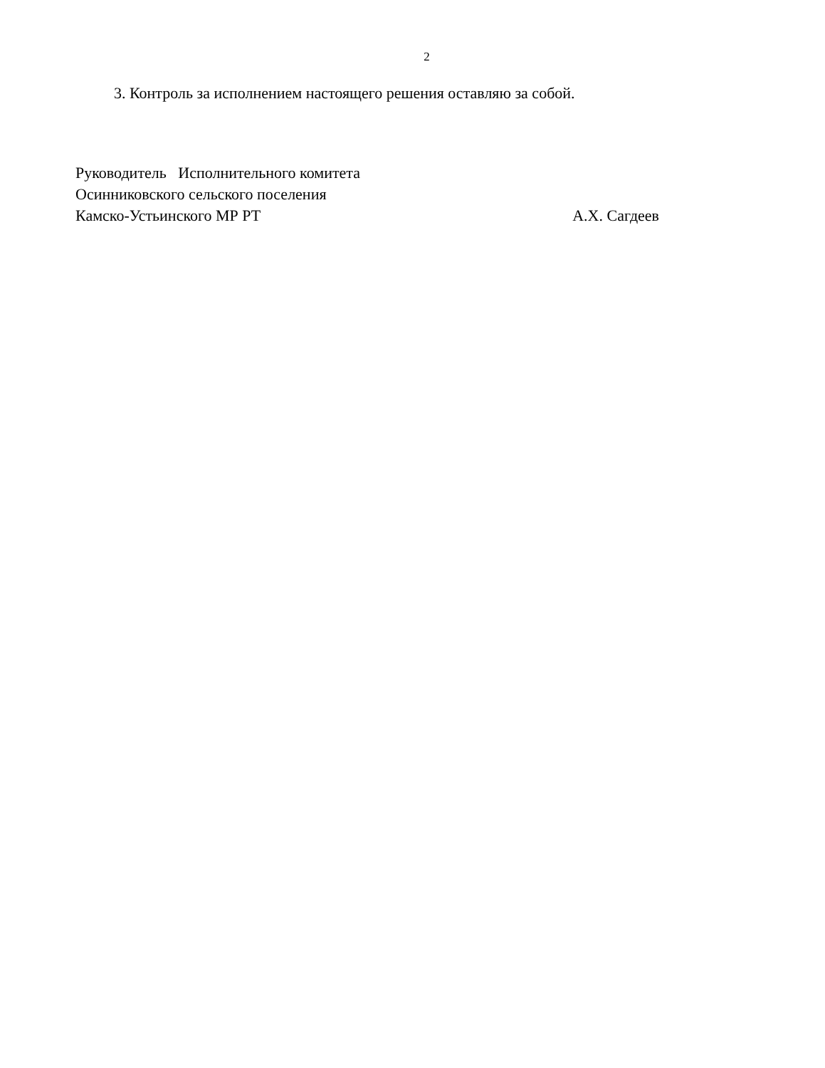2
3. Контроль за исполнением настоящего решения оставляю за собой.
Руководитель Исполнительного комитета
Осинниковского сельского поселения
Камско-Устьинского МР РТ А.Х. Сагдеев